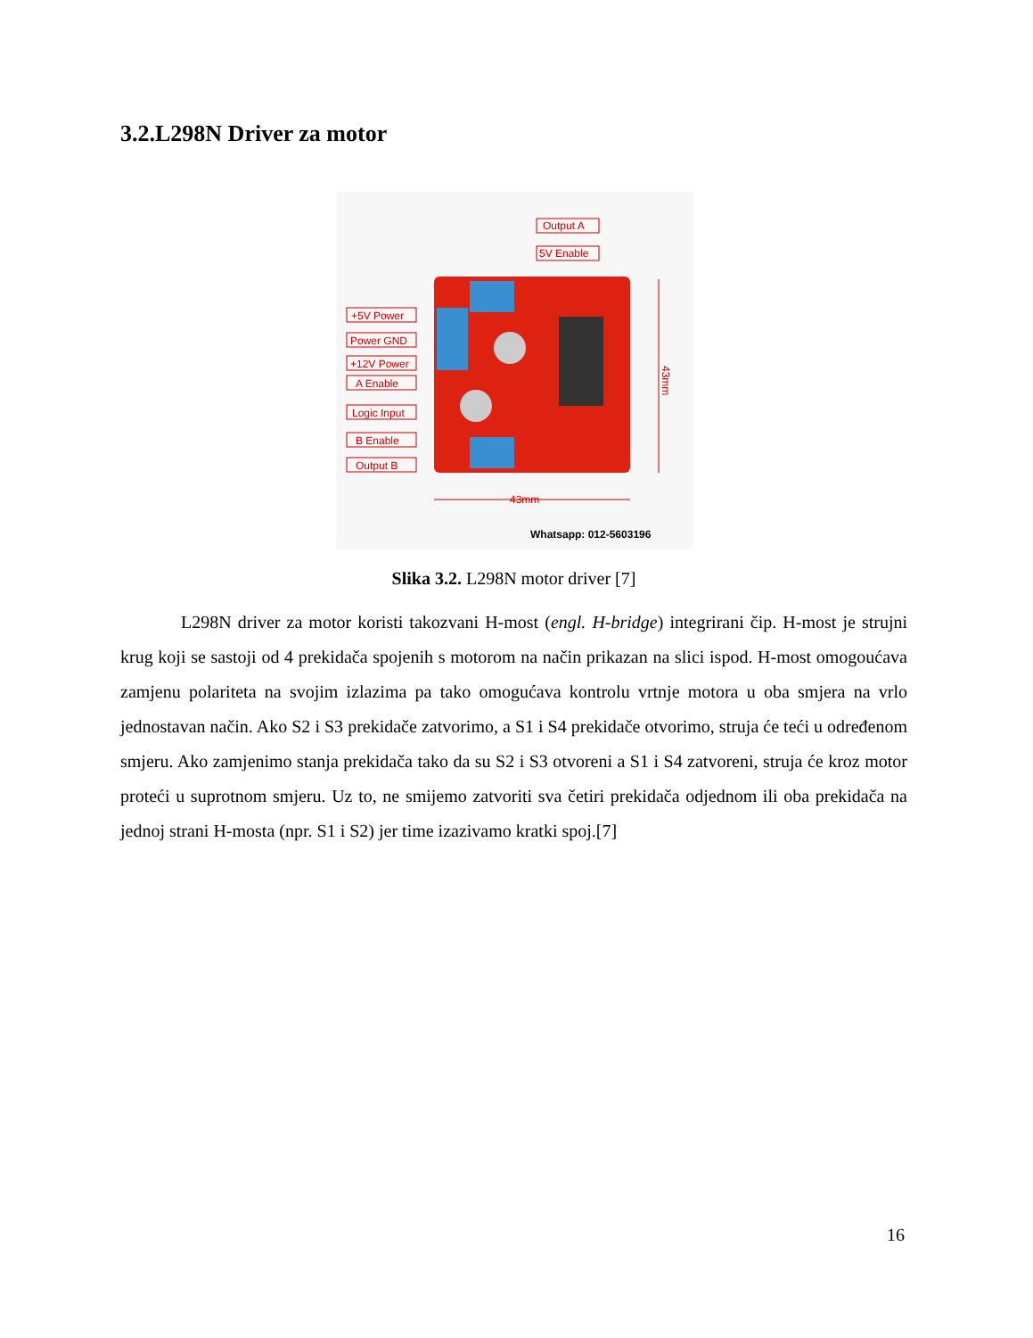3.2.L298N Driver za motor
+5V Power
Power GND
+12V Power
A Enable
Logic Input
B Enable
Output B
Output A
5V Enable
43mm
43mm
Whatsapp: 012-5603196
Slika 3.2. L298N motor driver [7]
L298N driver za motor koristi takozvani H-most (engl. H-bridge) integrirani čip. H-most je strujni krug koji se sastoji od 4 prekidača spojenih s motorom na način prikazan na slici ispod. H-most omogoućava zamjenu polariteta na svojim izlazima pa tako omogućava kontrolu vrtnje motora u oba smjera na vrlo jednostavan način. Ako S2 i S3 prekidače zatvorimo, a S1 i S4 prekidače otvorimo, struja će teći u određenom smjeru. Ako zamjenimo stanja prekidača tako da su S2 i S3 otvoreni a S1 i S4 zatvoreni, struja će kroz motor proteći u suprotnom smjeru. Uz to, ne smijemo zatvoriti sva četiri prekidača odjednom ili oba prekidača na jednoj strani H-mosta (npr. S1 i S2) jer time izazivamo kratki spoj.[7]
16